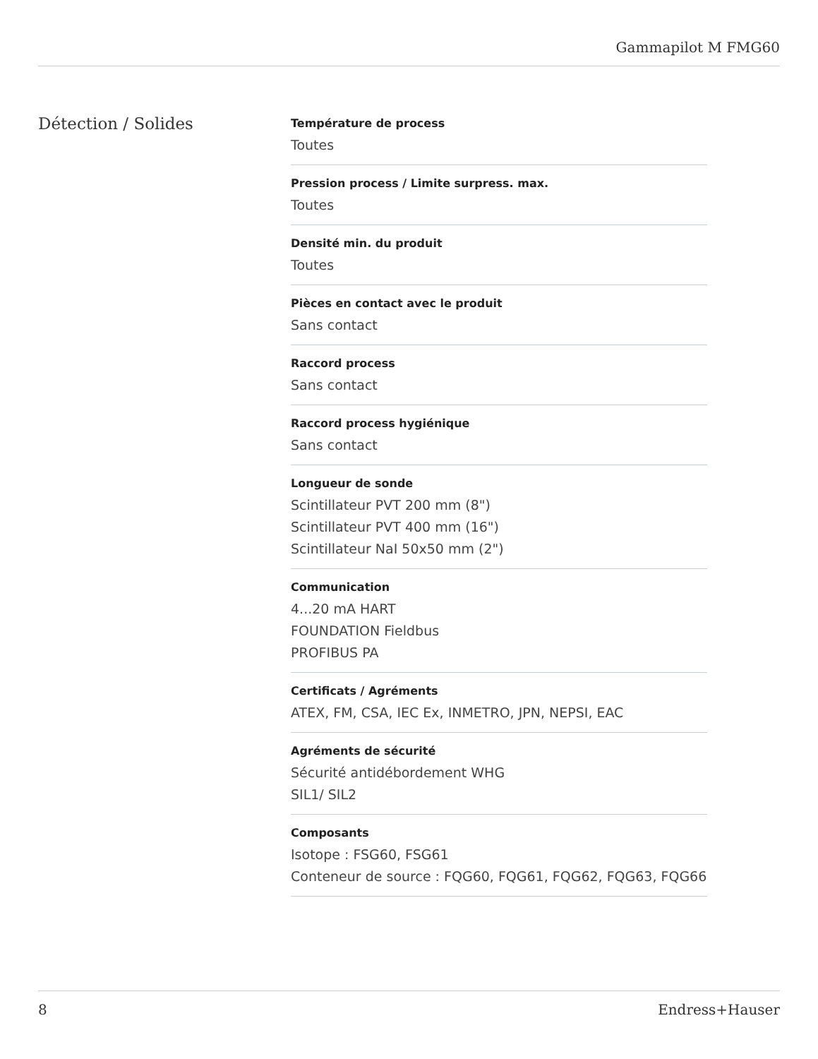Gammapilot M FMG60
Détection / Solides
Température de process
Toutes
Pression process / Limite surpress. max.
Toutes
Densité min. du produit
Toutes
Pièces en contact avec le produit
Sans contact
Raccord process
Sans contact
Raccord process hygiénique
Sans contact
Longueur de sonde
Scintillateur PVT 200 mm (8")
Scintillateur PVT 400 mm (16")
Scintillateur NaI 50x50 mm (2")
Communication
4...20 mA HART
FOUNDATION Fieldbus
PROFIBUS PA
Certificats / Agréments
ATEX, FM, CSA, IEC Ex, INMETRO, JPN, NEPSI, EAC
Agréments de sécurité
Sécurité antidébordement WHG
SIL1/ SIL2
Composants
Isotope : FSG60, FSG61
Conteneur de source : FQG60, FQG61, FQG62, FQG63, FQG66
8 Endress+Hauser